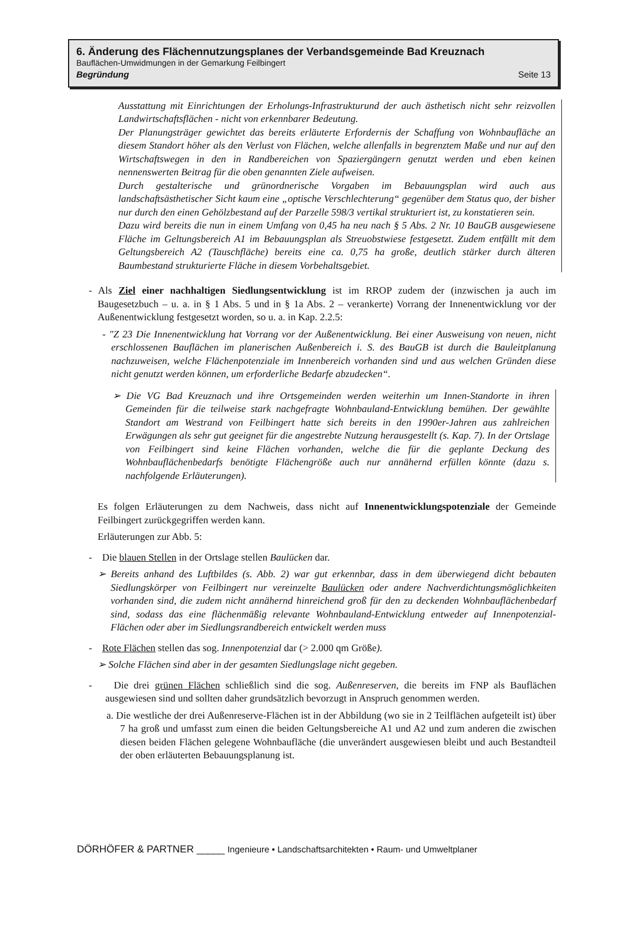6. Änderung des Flächennutzungsplanes der Verbandsgemeinde Bad Kreuznach
Bauflächen-Umwidmungen in der Gemarkung Feilbingert
Begründung Seite 13
Ausstattung mit Einrichtungen der Erholungs-Infrastrukturund der auch ästhetisch nicht sehr reizvollen Landwirtschaftsflächen - nicht von erkennbarer Bedeutung.
Der Planungsträger gewichtet das bereits erläuterte Erfordernis der Schaffung von Wohnbaufläche an diesem Standort höher als den Verlust von Flächen, welche allenfalls in begrenztem Maße und nur auf den Wirtschaftswegen in den in Randbereichen von Spaziergängern genutzt werden und eben keinen nennenswerten Beitrag für die oben genannten Ziele aufweisen.
Durch gestalterische und grünordnerische Vorgaben im Bebauungsplan wird auch aus landschaftsästhetischer Sicht kaum eine „optische Verschlechterung“ gegenüber dem Status quo, der bisher nur durch den einen Gehölzbestand auf der Parzelle 598/3 vertikal strukturiert ist, zu konstatieren sein.
Dazu wird bereits die nun in einem Umfang von 0,45 ha neu nach § 5 Abs. 2 Nr. 10 BauGB ausgewiesene Fläche im Geltungsbereich A1 im Bebauungsplan als Streuobstwiese festgesetzt. Zudem entfällt mit dem Geltungsbereich A2 (Tauschfläche) bereits eine ca. 0,75 ha große, deutlich stärker durch älteren Baumbestand strukturierte Fläche in diesem Vorbehaltsgebiet.
- Als Ziel einer nachhaltigen Siedlungsentwicklung ist im RROP zudem der (inzwischen ja auch im Baugesetzbuch – u. a. in § 1 Abs. 5 und in § 1a Abs. 2 – verankerte) Vorrang der Innenentwicklung vor der Außenentwicklung festgesetzt worden, so u. a. in Kap. 2.2.5:
- "Z 23 Die Innenentwicklung hat Vorrang vor der Außenentwicklung. Bei einer Ausweisung von neuen, nicht erschlossenen Bauflächen im planerischen Außenbereich i. S. des BauGB ist durch die Bauleitplanung nachzuweisen, welche Flächenpotenziale im Innenbereich vorhanden sind und aus welchen Gründen diese nicht genutzt werden können, um erforderliche Bedarfe abzudecken“.
➢ Die VG Bad Kreuznach und ihre Ortsgemeinden werden weiterhin um Innen-Standorte in ihren Gemeinden für die teilweise stark nachgefragte Wohnbauland-Entwicklung bemühen. Der gewählte Standort am Westrand von Feilbingert hatte sich bereits in den 1990er-Jahren aus zahlreichen Erwägungen als sehr gut geeignet für die angestrebte Nutzung herausgestellt (s. Kap. 7). In der Ortslage von Feilbingert sind keine Flächen vorhanden, welche die für die geplante Deckung des Wohnbauflächenbedarfs benötigte Flächengröße auch nur annähernd erfüllen könnte (dazu s. nachfolgende Erläuterungen).
Es folgen Erläuterungen zu dem Nachweis, dass nicht auf Innenentwicklungspotenziale der Gemeinde Feilbingert zurückgegriffen werden kann.
Erläuterungen zur Abb. 5:
- Die blauen Stellen in der Ortslage stellen Baulücken dar.
➢ Bereits anhand des Luftbildes (s. Abb. 2) war gut erkennbar, dass in dem überwiegend dicht bebauten Siedlungskörper von Feilbingert nur vereinzelte Baulücken oder andere Nachverdichtungsmöglichkeiten vorhanden sind, die zudem nicht annähernd hinreichend groß für den zu deckenden Wohnbauflächenbedarf sind, sodass das eine flächenmäßig relevante Wohnbauland-Entwicklung entweder auf Innenpotenzial-Flächen oder aber im Siedlungsrandbereich entwickelt werden muss
- Rote Flächen stellen das sog. Innenpotenzial dar (> 2.000 qm Größe).
➢ Solche Flächen sind aber in der gesamten Siedlungslage nicht gegeben.
- Die drei grünen Flächen schließlich sind die sog. Außenreserven, die bereits im FNP als Bauflächen ausgewiesen sind und sollten daher grundsätzlich bevorzugt in Anspruch genommen werden.
a. Die westliche der drei Außenreserve-Flächen ist in der Abbildung (wo sie in 2 Teilflächen aufgeteilt ist) über 7 ha groß und umfasst zum einen die beiden Geltungsbereiche A1 und A2 und zum anderen die zwischen diesen beiden Flächen gelegene Wohnbaufläche (die unverändert ausgewiesen bleibt und auch Bestandteil der oben erläuterten Bebauungsplanung ist.
DÖRHÖFER & PARTNER _____ Ingenieure • Landschaftsarchitekten • Raum- und Umweltplaner